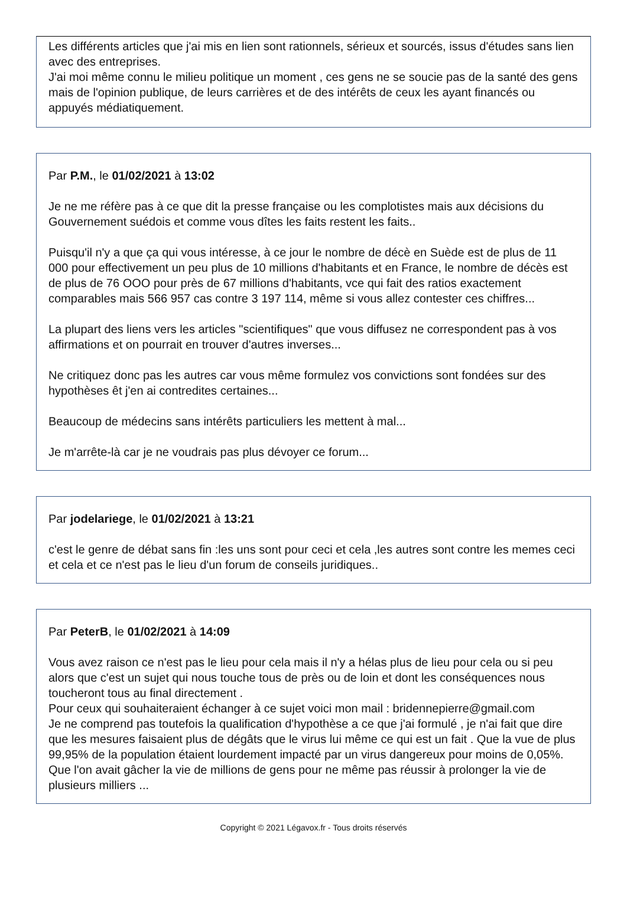Les différents articles que j'ai mis en lien sont rationnels, sérieux et sourcés, issus d'études sans lien avec des entreprises.
J'ai moi même connu le milieu politique un moment , ces gens ne se soucie pas de la santé des gens mais de l'opinion publique, de leurs carrières et de des intérêts de ceux les ayant financés ou appuyés médiatiquement.
Par P.M., le 01/02/2021 à 13:02
Je ne me réfère pas à ce que dit la presse française ou les complotistes mais aux décisions du Gouvernement suédois et comme vous dîtes les faits restent les faits..
Puisqu'il n'y a que ça qui vous intéresse, à ce jour le nombre de décè en Suède est de plus de 11 000 pour effectivement un peu plus de 10 millions d'habitants et en France, le nombre de décès est de plus de 76 OOO pour près de 67 millions d'habitants, vce qui fait des ratios exactement comparables mais 566 957 cas contre 3 197 114, même si vous allez contester ces chiffres...
La plupart des liens vers les articles "scientifiques" que vous diffusez ne correspondent pas à vos affirmations et on pourrait en trouver d'autres inverses...
Ne critiquez donc pas les autres car vous même formulez vos convictions sont fondées sur des hypothèses êt j'en ai contredites certaines...
Beaucoup de médecins sans intérêts particuliers les mettent à mal...
Je m'arrête-là car je ne voudrais pas plus dévoyer ce forum...
Par jodelariege, le 01/02/2021 à 13:21
c'est le genre de débat sans fin :les uns sont pour ceci et cela ,les autres sont contre les memes ceci et cela et ce n'est pas le lieu d'un forum de conseils juridiques..
Par PeterB, le 01/02/2021 à 14:09
Vous avez raison ce n'est pas le lieu pour cela mais il n'y a hélas plus de lieu pour cela ou si peu alors que c'est un sujet qui nous touche tous de près ou de loin et dont les conséquences nous toucheront tous au final directement .
Pour ceux qui souhaiteraient échanger à ce sujet voici mon mail : bridennepierre@gmail.com
Je ne comprend pas toutefois la qualification d'hypothèse a ce que j'ai formulé , je n'ai fait que dire que les mesures faisaient plus de dégâts que le virus lui même ce qui est un fait . Que la vue de plus 99,95% de la population étaient lourdement impacté par un virus dangereux pour moins de 0,05%.
Que l'on avait gâcher la vie de millions de gens pour ne même pas réussir à prolonger la vie de plusieurs milliers ...
Copyright © 2021 Légavox.fr - Tous droits réservés